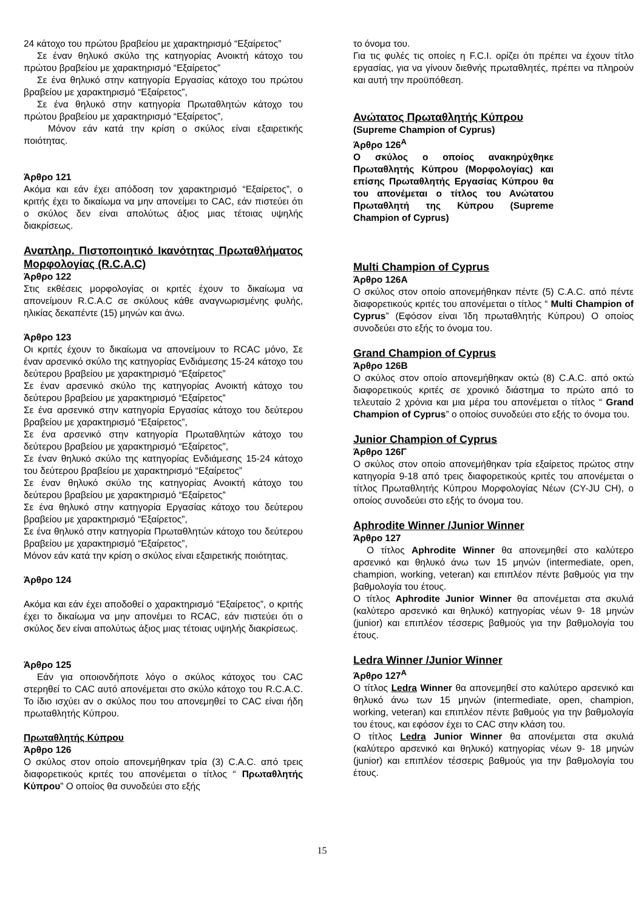24 κάτοχο του πρώτου βραβείου με χαρακτηρισμό “Εξαίρετος”
Σε έναν θηλυκό σκύλο της κατηγορίας Ανοικτή κάτοχο του πρώτου βραβείου με χαρακτηρισμό “Εξαίρετος”
Σε ένα θηλυκό στην κατηγορία Εργασίας κάτοχο του πρώτου βραβείου με χαρακτηρισμό “Εξαίρετος”,
Σε ένα θηλυκό στην κατηγορία Πρωταθλητών κάτοχο του πρώτου βραβείου με χαρακτηρισμό “Εξαίρετος”,
Μόνον εάν κατά την κρίση ο σκύλος είναι εξαιρετικής ποιότητας.
Άρθρο 121
Ακόμα και εάν έχει απόδοση τον χαρακτηρισμό “Εξαίρετος”, ο κριτής έχει το δικαίωμα να μην απονείμει το CAC, εάν πιστεύει ότι ο σκύλος δεν είναι απολύτως άξιος μιας τέτοιας υψηλής διακρίσεως.
Αναπληρ. Πιστοποιητικό Ικανότητας Πρωταθλήματος Μορφολογίας (R.C.A.C)
Άρθρο 122
Στις εκθέσεις μορφολογίας οι κριτές έχουν το δικαίωμα να απονείμουν R.C.A.C σε σκύλους κάθε αναγνωρισμένης φυλής, ηλικίας δεκαπέντε (15) μηνών και άνω.
Άρθρο 123
Οι κριτές έχουν το δικαίωμα να απονείμουν το RCAC μόνο, Σε έναν αρσενικό σκύλο της κατηγορίας Ενδιάμεσης 15-24 κάτοχο του δεύτερου βραβείου με χαρακτηρισμό “Εξαίρετος”
Σε έναν αρσενικό σκύλο της κατηγορίας Ανοικτή κάτοχο του δεύτερου βραβείου με χαρακτηρισμό “Εξαίρετος”
Σε ένα αρσενικό στην κατηγορία Εργασίας κάτοχο του δεύτερου βραβείου με χαρακτηρισμό “Εξαίρετος”,
Σε ένα αρσενικό στην κατηγορία Πρωταθλητών κάτοχο του δεύτερου βραβείου με χαρακτηρισμό “Εξαίρετος”,
Σε έναν θηλυκό σκύλο της κατηγορίας Ενδιάμεσης 15-24 κάτοχο του δεύτερου βραβείου με χαρακτηρισμό “Εξαίρετος”
Σε έναν θηλυκό σκύλο της κατηγορίας Ανοικτή κάτοχο του δεύτερου βραβείου με χαρακτηρισμό “Εξαίρετος”
Σε ένα θηλυκό στην κατηγορία Εργασίας κάτοχο του δεύτερου βραβείου με χαρακτηρισμό “Εξαίρετος”,
Σε ένα θηλυκό στην κατηγορία Πρωταθλητών κάτοχο του δεύτερου βραβείου με χαρακτηρισμό “Εξαίρετος”,
Μόνον εάν κατά την κρίση ο σκύλος είναι εξαιρετικής ποιότητας.
Άρθρο 124
Ακόμα και εάν έχει αποδοθεί ο χαρακτηρισμό “Εξαίρετος”, ο κριτής έχει το δικαίωμα να μην απονέμει το RCAC, εάν πιστεύει ότι ο σκύλος δεν είναι απολύτως άξιος μιας τέτοιας υψηλής διακρίσεως.
Άρθρο 125
Εάν για οποιονδήποτε λόγο ο σκύλος κάτοχος του CAC στερηθεί το CAC αυτό απονέμεται στο σκύλο κάτοχο του R.C.A.C. Το ίδιο ισχύει αν ο σκύλος που του απονεμηθεί το CAC είναι ήδη πρωταθλητής Κύπρου.
Πρωταθλητής Κύπρου
Άρθρο 126
Ο σκύλος στον οποίο απονεμήθηκαν τρία (3) C.A.C. από τρεις διαφορετικούς κριτές του απονέμεται ο τίτλος “ Πρωταθλητής Κύπρου” Ο οποίος θα συνοδεύει στο εξής
το όνομα του.
Για τις φυλές τις οποίες η F.C.I. ορίζει ότι πρέπει να έχουν τίτλο εργασίας, για να γίνουν διεθνής πρωταθλητές, πρέπει να πληρούν και αυτή την προϋπόθεση.
Ανώτατος Πρωταθλητής Κύπρου
(Supreme Champion of Cyprus)
Άρθρο 126<sup>A</sup>
Ο σκύλος ο οποίος ανακηρύχθηκε Πρωταθλητής Κύπρου (Μορφολογίας) και επίσης Πρωταθλητής Εργασίας Κύπρου θα του απονέμεται ο τίτλος του Ανώτατου Πρωταθλητή της Κύπρου (Supreme Champion of Cyprus)
Multi Champion of Cyprus
Άρθρο 126A
Ο σκύλος στον οποίο απονεμήθηκαν πέντε (5) C.A.C. από πέντε διαφορετικούς κριτές του απονέμεται ο τίτλος “ Multi Champion of Cyprus” (Εφόσον είναι Ίδη πρωταθλητής Κύπρου) Ο οποίος συνοδεύει στο εξής το όνομα του.
Grand Champion of Cyprus
Άρθρο 126B
Ο σκύλος στον οποίο απονεμήθηκαν οκτώ (8) C.A.C. από οκτώ διαφορετικούς κριτές σε χρονικό διάστημα το πρώτο από το τελευταίο 2 χρόνια και μια μέρα του απονέμεται ο τίτλος “ Grand Champion of Cyprus” ο οποίος συνοδεύει στο εξής το όνομα του.
Junior Champion of Cyprus
Άρθρο 126Γ
Ο σκύλος στον οποίο απονεμήθηκαν τρία εξαίρετος πρώτος στην κατηγορία 9-18 από τρεις διαφορετικούς κριτές του απονέμεται ο τίτλος Πρωταθλητής Κύπρου Μορφολογίας Νέων (CY-JU CH), ο οποίος συνοδεύει στο εξής το όνομα του.
Aphrodite Winner /Junior Winner
Άρθρο 127
Ο τίτλος Aphrodite Winner θα απονεμηθεί στο καλύτερο αρσενικό και θηλυκό άνω των 15 μηνών (intermediate, open, champion, working, veteran) και επιπλέον πέντε βαθμούς για την βαθμολογία του έτους.
Ο τίτλος Aphrodite Junior Winner θα απονέμεται στα σκυλιά (καλύτερο αρσενικό και θηλυκό) κατηγορίας νέων 9- 18 μηνών (junior) και επιπλέον τέσσερις βαθμούς για την βαθμολογία του έτους.
Ledra Winner /Junior Winner
Άρθρο 127<sup>A</sup>
Ο τίτλος Ledra Winner θα απονεμηθεί στο καλύτερο αρσενικό και θηλυκό άνω των 15 μηνών (intermediate, open, champion, working, veteran) και επιπλέον πέντε βαθμούς για την βαθμολογία του έτους, και εφόσον έχει το CAC στην κλάση του.
Ο τίτλος Ledra Junior Winner θα απονέμεται στα σκυλιά (καλύτερο αρσενικό και θηλυκό) κατηγορίας νέων 9- 18 μηνών (junior) και επιπλέον τέσσερις βαθμούς για την βαθμολογία του έτους.
15